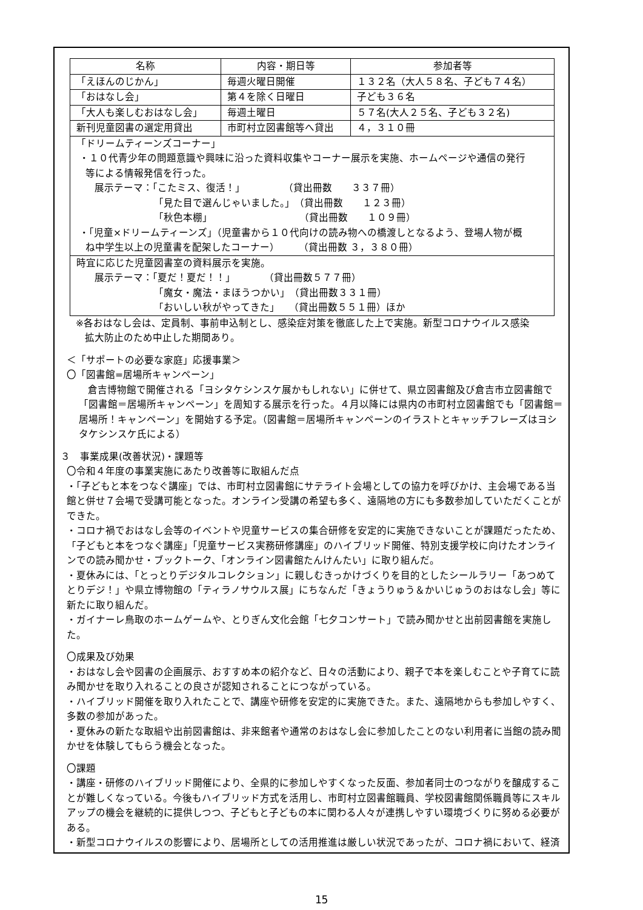| 名称 | 内容・期日等 | 参加者等 |
| --- | --- | --- |
| 「えほんのじかん」 | 毎週火曜日開催 | １３２名（大人５８名、子ども７４名） |
| 「おはなし会」 | 第４を除く日曜日 | 子ども３６名 |
| 「大人も楽しむおはなし会」 | 毎週土曜日 | ５７名(大人２５名、子ども３２名) |
| 新刊児童図書の選定用貸出 | 市町村立図書館等へ貸出 | ４，３１０冊 |
| 「ドリームティーンズコーナー」 ・１０代青少年の問題意識や興味に沿った資料収集やコーナー展示を実施、ホームページや通信の発行 等による情報発信を行った。 展示テーマ：「こたミス、復活！」 （貸出冊数 ３３７冊） 「見た目で選んじゃいました。」 （貸出冊数 １２３冊） 「秋色本棚」 （貸出冊数 １０９冊） ・「児童×ドリームティーンズ」（児童書から１０代向けの読み物への橋渡しとなるよう、登場人物が概 ね中学生以上の児童書を配架したコーナー） （貸出冊数 ３，３８０冊） | | |
| 時宜に応じた児童図書室の資料展示を実施。 展示テーマ：「夏だ！夏だ！！」 （貸出冊数５７７冊） 「魔女・魔法・まほうつかい」 （貸出冊数３３１冊） 「おいしい秋がやってきた」 （貸出冊数５５１冊）ほか | | |
※各おはなし会は、定員制、事前申込制とし、感染症対策を徹底した上で実施。新型コロナウイルス感染
拡大防止のため中止した期間あり。
＜「サポートの必要な家庭」応援事業＞
〇「図書館=居場所キャンペーン」
倉吉博物館で開催される「ヨシタケシンスケ展かもしれない」に併せて、県立図書館及び倉吉市立図書館で「図書館＝居場所キャンペーン」を周知する展示を行った。４月以降には県内の市町村立図書館でも「図書館＝居場所！キャンペーン」を開始する予定。（図書館＝居場所キャンペーンのイラストとキャッチフレーズはヨシタケシンスケ氏による）
３　事業成果(改善状況)・課題等
〇令和４年度の事業実施にあたり改善等に取組んだ点
・「子どもと本をつなぐ講座」では、市町村立図書館にサテライト会場としての協力を呼びかけ、主会場である当館と併せ７会場で受講可能となった。オンライン受講の希望も多く、遠隔地の方にも多数参加していただくことができた。
・コロナ禍でおはなし会等のイベントや児童サービスの集合研修を安定的に実施できないことが課題だったため、「子どもと本をつなぐ講座」「児童サービス実務研修講座」のハイブリッド開催、特別支援学校に向けたオンラインでの読み聞かせ・ブックトーク、「オンライン図書館たんけんたい」に取り組んだ。
・夏休みには、「とっとりデジタルコレクション」に親しむきっかけづくりを目的としたシールラリー「あつめてとりデジ！」や県立博物館の「ティラノサウルス展」にちなんだ「きょうりゅう＆かいじゅうのおはなし会」等に新たに取り組んだ。
・ガイナーレ鳥取のホームゲームや、とりぎん文化会館「七夕コンサート」で読み聞かせと出前図書館を実施した。
〇成果及び効果
・おはなし会や図書の企画展示、おすすめ本の紹介など、日々の活動により、親子で本を楽しむことや子育てに読み聞かせを取り入れることの良さが認知されることにつながっている。
・ハイブリッド開催を取り入れたことで、講座や研修を安定的に実施できた。また、遠隔地からも参加しやすく、多数の参加があった。
・夏休みの新たな取組や出前図書館は、非来館者や通常のおはなし会に参加したことのない利用者に当館の読み聞かせを体験してもらう機会となった。
〇課題
・講座・研修のハイブリッド開催により、全県的に参加しやすくなった反面、参加者同士のつながりを醸成することが難しくなっている。今後もハイブリッド方式を活用し、市町村立図書館職員、学校図書館関係職員等にスキルアップの機会を継続的に提供しつつ、子どもと子どもの本に関わる人々が連携しやすい環境づくりに努める必要がある。
・新型コロナウイルスの影響により、居場所としての活用推進は厳しい状況であったが、コロナ禍において、経済
15